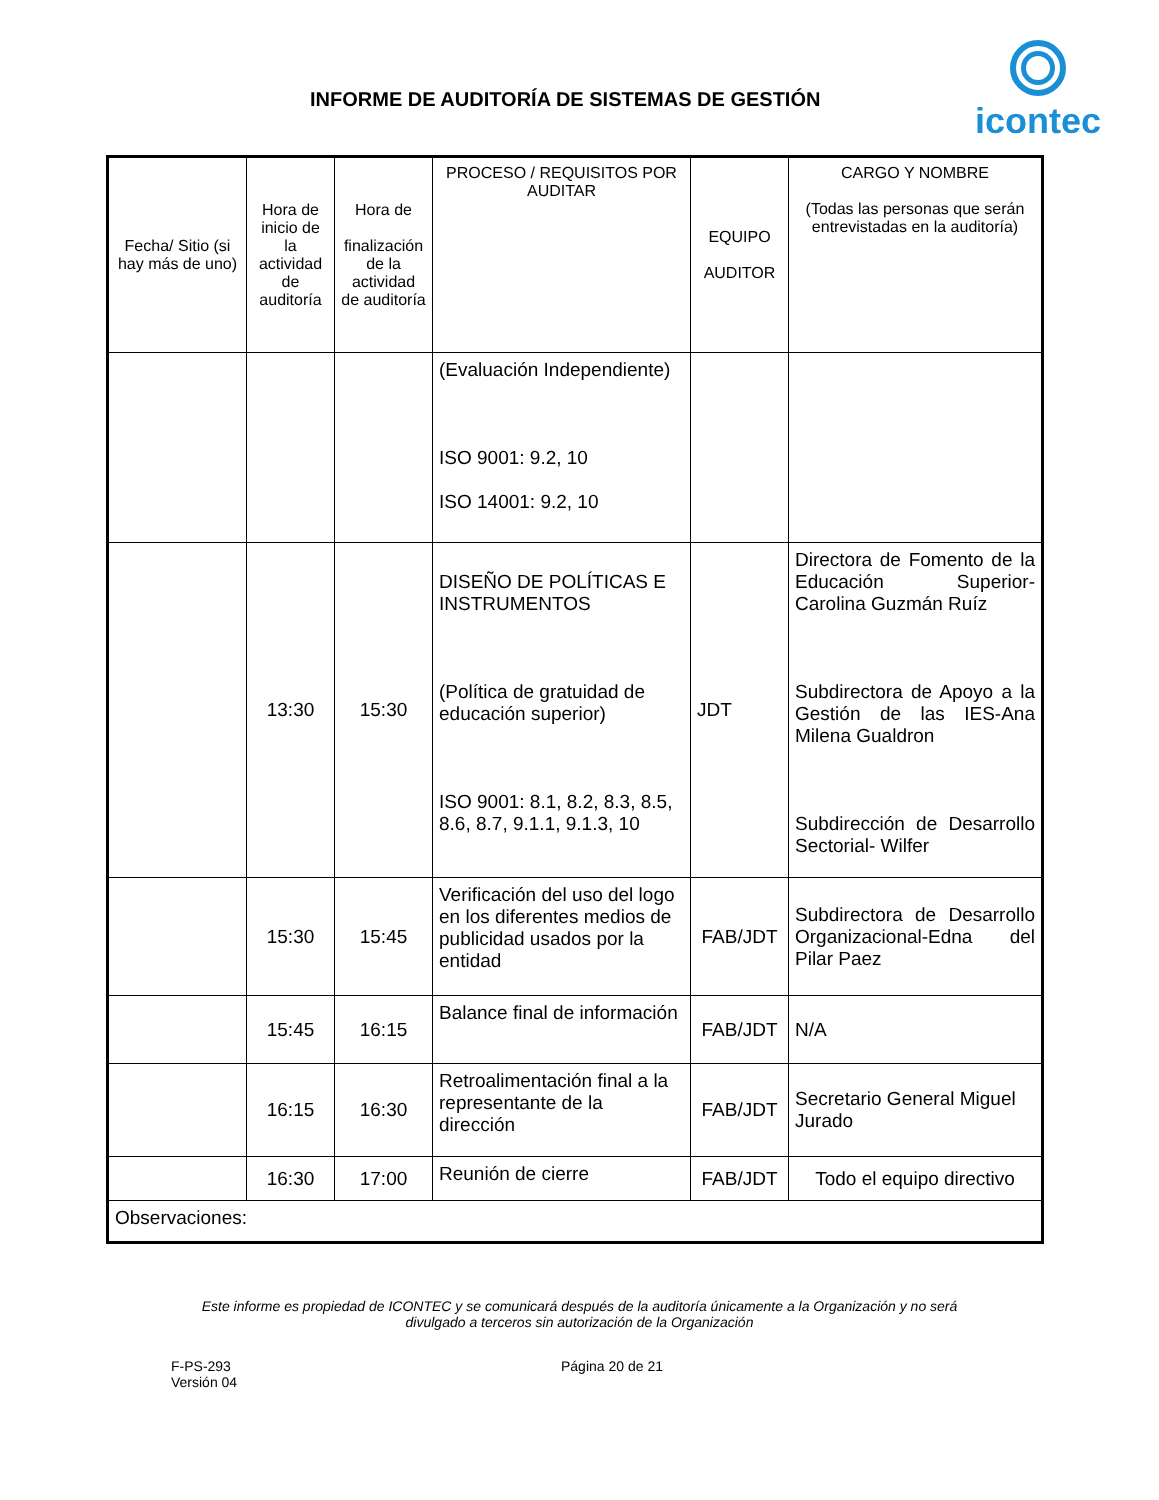INFORME DE AUDITORÍA DE SISTEMAS DE GESTIÓN
icontec
| Fecha/ Sitio (si hay más de uno) | Hora de inicio de la actividad de auditoría | Hora de finalización de la actividad de auditoría | PROCESO / REQUISITOS POR AUDITAR | EQUIPO AUDITOR | CARGO Y NOMBRE (Todas las personas que serán entrevistadas en la auditoría) |
| --- | --- | --- | --- | --- | --- |
| | | | (Evaluación Independiente) ISO 9001: 9.2, 10 ISO 14001: 9.2, 10 | | |
| | 13:30 | 15:30 | DISEÑO DE POLÍTICAS E INSTRUMENTOS (Política de gratuidad de educación superior) ISO 9001: 8.1, 8.2, 8.3, 8.5, 8.6, 8.7, 9.1.1, 9.1.3, 10 | JDT | Directora de Fomento de la Educación Superior-Carolina Guzmán Ruíz Subdirectora de Apoyo a la Gestión de las IES-Ana Milena Gualdron Subdirección de Desarrollo Sectorial- Wilfer |
| | 15:30 | 15:45 | Verificación del uso del logo en los diferentes medios de publicidad usados por la entidad | FAB/JDT | Subdirectora de Desarrollo Organizacional-Edna del Pilar Paez |
| | 15:45 | 16:15 | Balance final de información | FAB/JDT | N/A |
| | 16:15 | 16:30 | Retroalimentación final a la representante de la dirección | FAB/JDT | Secretario General Miguel Jurado |
| | 16:30 | 17:00 | Reunión de cierre | FAB/JDT | Todo el equipo directivo |
| Observaciones: | | | | | |
Este informe es propiedad de ICONTEC y se comunicará después de la auditoría únicamente a la Organización y no será
divulgado a terceros sin autorización de la Organización
F-PS-293
Versión 04
Página 20 de 21